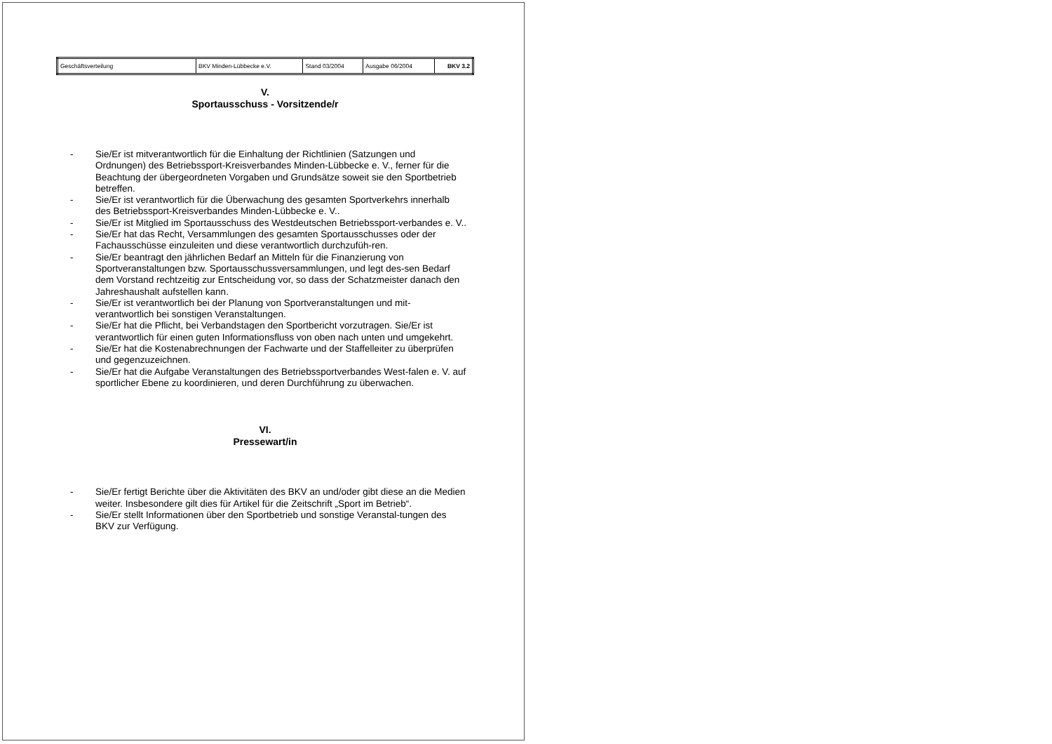| Geschäftsverteilung | BKV Minden-Lübbecke e.V. | Stand 03/2004 | Ausgabe 06/2004 | BKV 3.2 |
V.
Sportausschuss - Vorsitzende/r
- Sie/Er ist mitverantwortlich für die Einhaltung der Richtlinien (Satzungen und Ordnungen) des Betriebssport-Kreisverbandes Minden-Lübbecke e. V., ferner für die Beachtung der übergeordneten Vorgaben und Grundsätze soweit sie den Sportbetrieb betreffen.
- Sie/Er ist verantwortlich für die Überwachung des gesamten Sportverkehrs innerhalb des Betriebssport-Kreisverbandes Minden-Lübbecke e. V..
- Sie/Er ist Mitglied im Sportausschuss des Westdeutschen Betriebssport-verbandes e. V..
- Sie/Er hat das Recht, Versammlungen des gesamten Sportausschusses oder der Fachausschüsse einzuleiten und diese verantwortlich durchzufüh-ren.
- Sie/Er beantragt den jährlichen Bedarf an Mitteln für die Finanzierung von Sportveranstaltungen bzw. Sportausschussversammlungen, und legt des-sen Bedarf dem Vorstand rechtzeitig zur Entscheidung vor, so dass der Schatzmeister danach den Jahreshaushalt aufstellen kann.
- Sie/Er ist verantwortlich bei der Planung von Sportveranstaltungen und mit-verantwortlich bei sonstigen Veranstaltungen.
- Sie/Er hat die Pflicht, bei Verbandstagen den Sportbericht vorzutragen. Sie/Er ist verantwortlich für einen guten Informationsfluss von oben nach unten und umgekehrt.
- Sie/Er hat die Kostenabrechnungen der Fachwarte und der Staffelleiter zu überprüfen und gegenzuzeichnen.
- Sie/Er hat die Aufgabe Veranstaltungen des Betriebssportverbandes West-falen e. V. auf sportlicher Ebene zu koordinieren, und deren Durchführung zu überwachen.
VI.
Pressewart/in
- Sie/Er fertigt Berichte über die Aktivitäten des BKV an und/oder gibt diese an die Medien weiter. Insbesondere gilt dies für Artikel für die Zeitschrift „Sport im Betrieb“.
- Sie/Er stellt Informationen über den Sportbetrieb und sonstige Veranstal-tungen des BKV zur Verfügung.